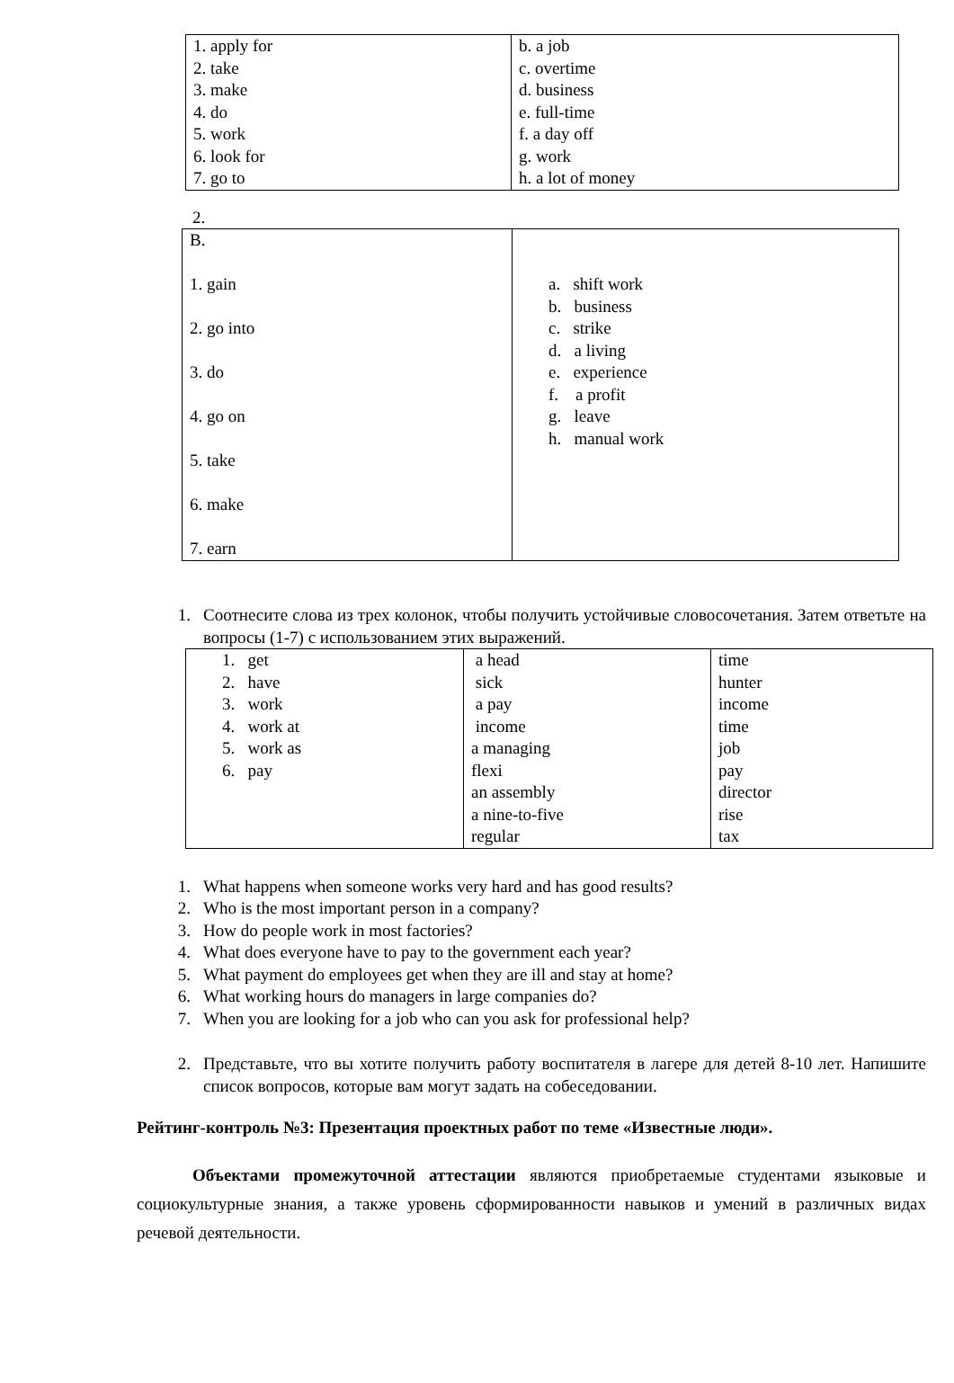| 1. apply for 2. take 3. make 4. do 5. work 6. look for 7. go to | b. a job c. overtime d. business e. full-time f. a day off g. work h. a lot of money |
2.
| B. 1. gain 2. go into 3. do 4. go on 5. take 6. make 7. earn | a. shift work b. business c. strike d. a living e. experience f. a profit g. leave h. manual work |
1. Соотнесите слова из трех колонок, чтобы получить устойчивые словосочетания. Затем ответьте на вопросы (1-7) с использованием этих выражений.
| 1. get 2. have 3. work 4. work at 5. work as 6. pay | a head sick a pay income a managing flexi an assembly a nine-to-five regular | time hunter income time job pay director rise tax |
1. What happens when someone works very hard and has good results?
2. Who is the most important person in a company?
3. How do people work in most factories?
4. What does everyone have to pay to the government each year?
5. What payment do employees get when they are ill and stay at home?
6. What working hours do managers in large companies do?
7. When you are looking for a job who can you ask for professional help?
2. Представьте, что вы хотите получить работу воспитателя в лагере для детей 8-10 лет. Напишите список вопросов, которые вам могут задать на собеседовании.
Рейтинг-контроль №3: Презентация проектных работ по теме «Известные люди».
Объектами промежуточной аттестации являются приобретаемые студентами языковые и социокультурные знания, а также уровень сформированности навыков и умений в различных видах речевой деятельности.